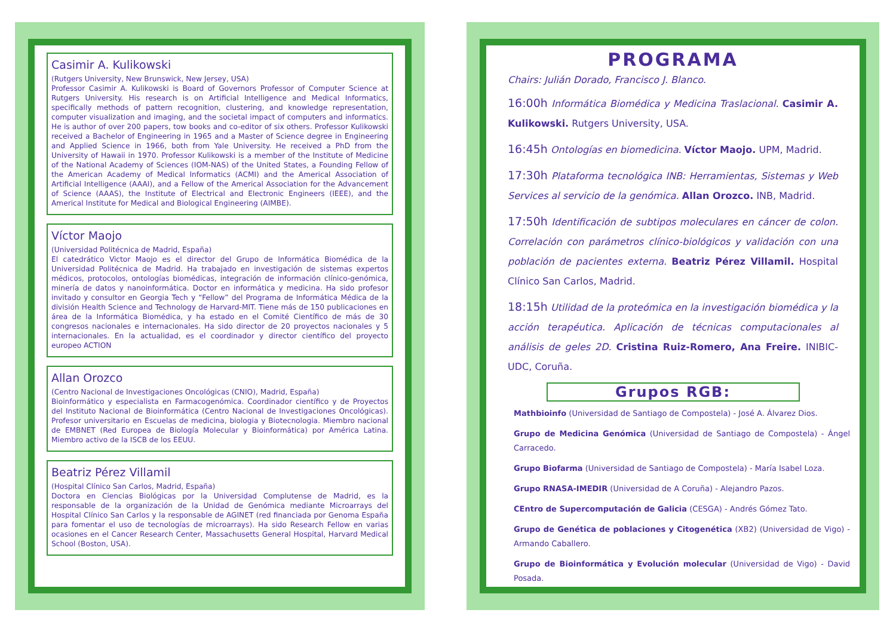Casimir A. Kulikowski
(Rutgers University, New Brunswick, New Jersey, USA)
Professor Casimir A. Kulikowski is Board of Governors Professor of Computer Science at Rutgers University. His research is on Artificial Intelligence and Medical Informatics, specifically methods of pattern recognition, clustering, and knowledge representation, computer visualization and imaging, and the societal impact of computers and informatics. He is author of over 200 papers, tow books and co-editor of six others. Professor Kulikowski received a Bachelor of Engineering in 1965 and a Master of Science degree in Engineering and Applied Science in 1966, both from Yale University. He received a PhD from the University of Hawaii in 1970. Professor Kulikowski is a member of the Institute of Medicine of the National Academy of Sciences (IOM-NAS) of the United States, a Founding Fellow of the American Academy of Medical Informatics (ACMI) and the Americal Association of Artificial Intelligence (AAAI), and a Fellow of the Americal Association for the Advancement of Science (AAAS), the Institute of Electrical and Electronic Engineers (IEEE), and the Americal Institute for Medical and Biological Engineering (AIMBE).
Víctor Maojo
(Universidad Politécnica de Madrid, España)
El catedrático Victor Maojo es el director del Grupo de Informática Biomédica de la Universidad Politécnica de Madrid. Ha trabajado en investigación de sistemas expertos médicos, protocolos, ontologías biomédicas, integración de información clínico-genómica, minería de datos y nanoinformática. Doctor en informática y medicina. Ha sido profesor invitado y consultor en Georgia Tech y “Fellow” del Programa de Informática Médica de la división Health Science and Technology de Harvard-MIT. Tiene más de 150 publicaciones en área de la Informática Biomédica, y ha estado en el Comité Científico de más de 30 congresos nacionales e internacionales. Ha sido director de 20 proyectos nacionales y 5 internacionales. En la actualidad, es el coordinador y director científico del proyecto europeo ACTION
Allan Orozco
(Centro Nacional de Investigaciones Oncológicas (CNIO), Madrid, España)
Bioinformático y especialista en Farmacogenómica. Coordinador científico y de Proyectos del Instituto Nacional de Bioinformática (Centro Nacional de Investigaciones Oncológicas). Profesor universitario en Escuelas de medicina, biologia y Biotecnologia. Miembro nacional de EMBNET (Red Europea de Biología Molecular y Bioinformática) por América Latina. Miembro activo de la ISCB de los EEUU.
Beatriz Pérez Villamil
(Hospital Clínico San Carlos, Madrid, España)
Doctora en Ciencias Biológicas por la Universidad Complutense de Madrid, es la responsable de la organización de la Unidad de Genómica mediante Microarrays del Hospital Clínico San Carlos y la responsable de AGINET (red financiada por Genoma España para fomentar el uso de tecnologías de microarrays). Ha sido Research Fellow en varias ocasiones en el Cancer Research Center, Massachusetts General Hospital, Harvard Medical School (Boston, USA).
PROGRAMA
Chairs: Julián Dorado, Francisco J. Blanco.
16:00h Informática Biomédica y Medicina Traslacional. Casimir A. Kulikowski. Rutgers University, USA.
16:45h Ontologías en biomedicina. Víctor Maojo. UPM, Madrid.
17:30h Plataforma tecnológica INB: Herramientas, Sistemas y Web Services al servicio de la genómica. Allan Orozco. INB, Madrid.
17:50h Identificación de subtipos moleculares en cáncer de colon. Correlación con parámetros clínico-biológicos y validación con una población de pacientes externa. Beatriz Pérez Villamil. Hospital Clínico San Carlos, Madrid.
18:15h Utilidad de la proteómica en la investigación biomédica y la acción terapéutica. Aplicación de técnicas computacionales al análisis de geles 2D. Cristina Ruiz-Romero, Ana Freire. INIBIC-UDC, Coruña.
Grupos RGB:
Mathbioinfo (Universidad de Santiago de Compostela) - José A. Álvarez Dios.
Grupo de Medicina Genómica (Universidad de Santiago de Compostela) - Ángel Carracedo.
Grupo Biofarma (Universidad de Santiago de Compostela) - María Isabel Loza.
Grupo RNASA-IMEDIR (Universidad de A Coruña) - Alejandro Pazos.
CEntro de Supercomputación de Galicia (CESGA) - Andrés Gómez Tato.
Grupo de Genética de poblaciones y Citogenética (XB2) (Universidad de Vigo) - Armando Caballero.
Grupo de Bioinformática y Evolución molecular (Universidad de Vigo) - David Posada.